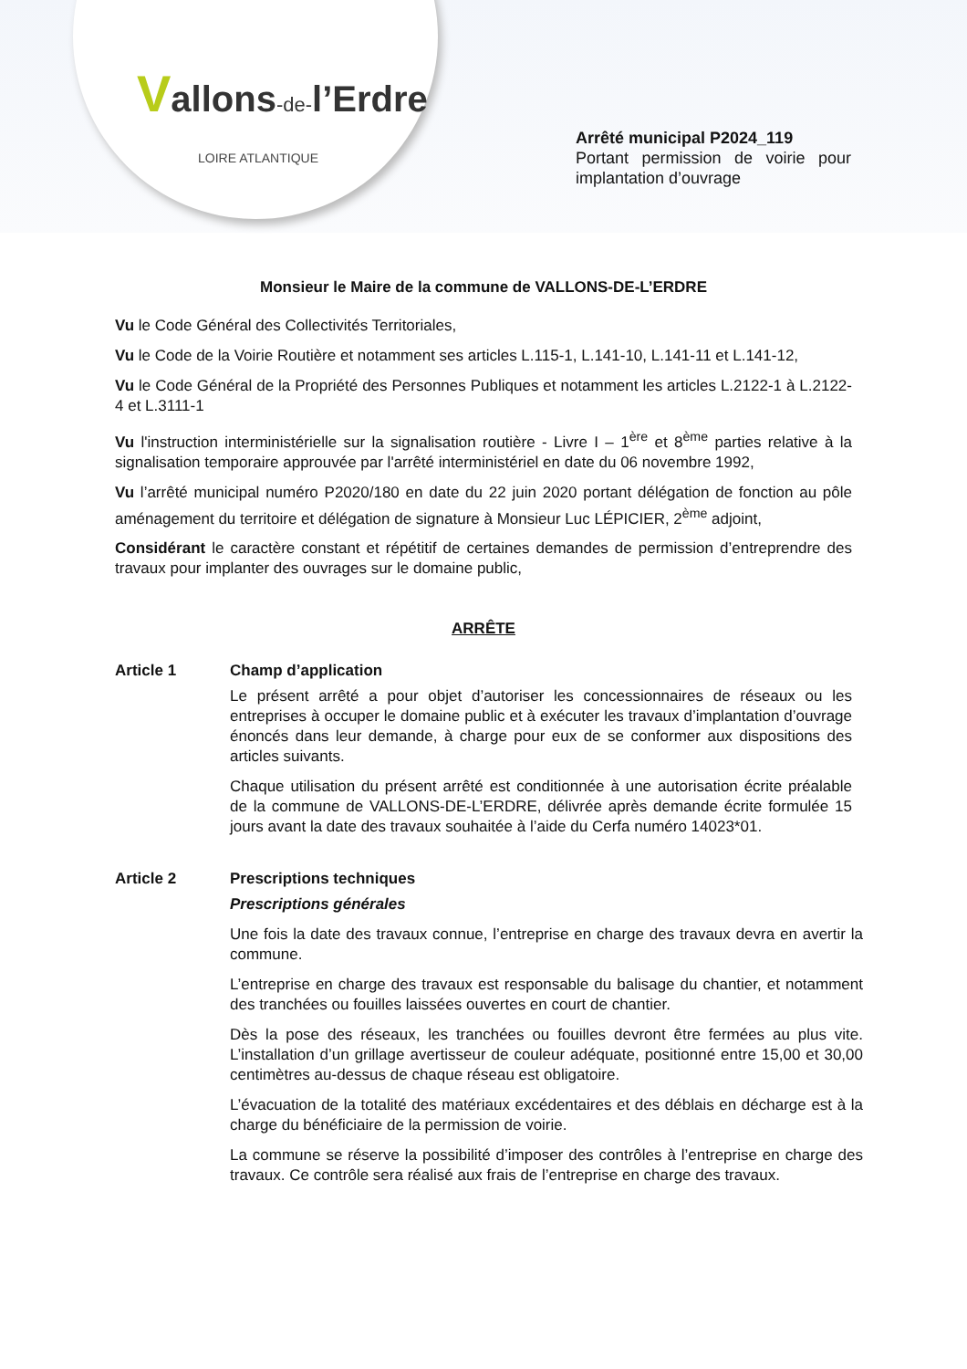Vallons-de-l’Erdre
LOIRE ATLANTIQUE
Arrêté municipal P2024_119
Portant permission de voirie pour implantation d’ouvrage
Monsieur le Maire de la commune de VALLONS-DE-L’ERDRE
Vu le Code Général des Collectivités Territoriales,
Vu le Code de la Voirie Routière et notamment ses articles L.115-1, L.141-10, L.141-11 et L.141-12,
Vu le Code Général de la Propriété des Personnes Publiques et notamment les articles L.2122-1 à L.2122-4 et L.3111-1
Vu l'instruction interministérielle sur la signalisation routière - Livre I – 1<sup>ère</sup> et 8<sup>ème</sup> parties relative à la signalisation temporaire approuvée par l'arrêté interministériel en date du 06 novembre 1992,
Vu l’arrêté municipal numéro P2020/180 en date du 22 juin 2020 portant délégation de fonction au pôle aménagement du territoire et délégation de signature à Monsieur Luc LÉPICIER, 2<sup>ème</sup> adjoint,
Considérant le caractère constant et répétitif de certaines demandes de permission d’entreprendre des travaux pour implanter des ouvrages sur le domaine public,
ARRÊTE
Article 1 Champ d’application
Le présent arrêté a pour objet d’autoriser les concessionnaires de réseaux ou les entreprises à occuper le domaine public et à exécuter les travaux d’implantation d’ouvrage énoncés dans leur demande, à charge pour eux de se conformer aux dispositions des articles suivants.
Chaque utilisation du présent arrêté est conditionnée à une autorisation écrite préalable de la commune de VALLONS-DE-L’ERDRE, délivrée après demande écrite formulée 15 jours avant la date des travaux souhaitée à l’aide du Cerfa numéro 14023*01.
Article 2 Prescriptions techniques
Prescriptions générales
Une fois la date des travaux connue, l’entreprise en charge des travaux devra en avertir la commune.
L’entreprise en charge des travaux est responsable du balisage du chantier, et notamment des tranchées ou fouilles laissées ouvertes en court de chantier.
Dès la pose des réseaux, les tranchées ou fouilles devront être fermées au plus vite. L’installation d’un grillage avertisseur de couleur adéquate, positionné entre 15,00 et 30,00 centimètres au-dessus de chaque réseau est obligatoire.
L’évacuation de la totalité des matériaux excédentaires et des déblais en décharge est à la charge du bénéficiaire de la permission de voirie.
La commune se réserve la possibilité d’imposer des contrôles à l’entreprise en charge des travaux. Ce contrôle sera réalisé aux frais de l’entreprise en charge des travaux.